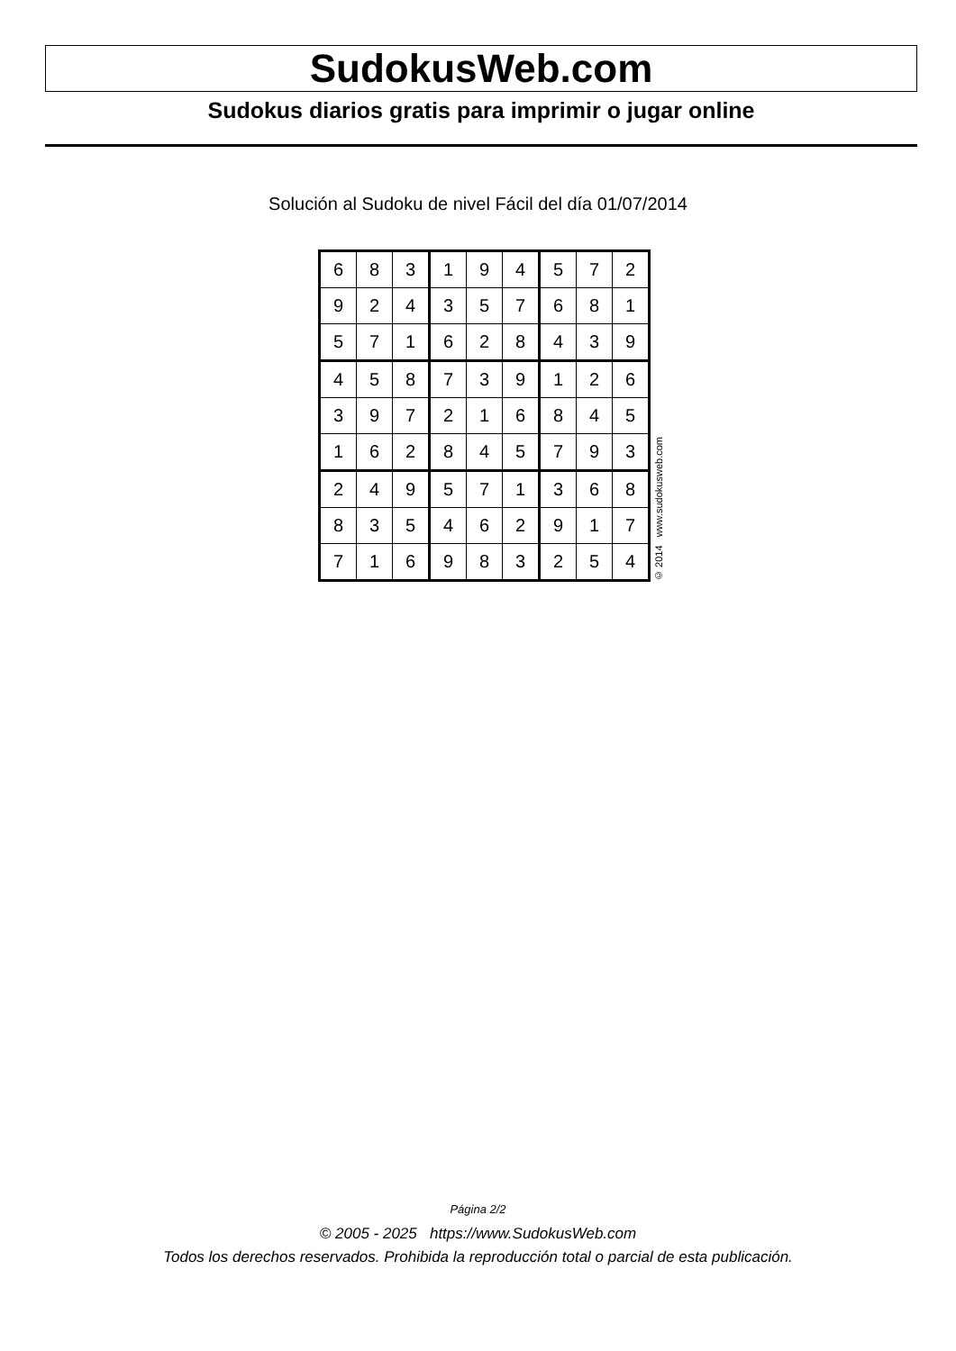SudokusWeb.com
Sudokus diarios gratis para imprimir o jugar online
Solución al Sudoku de nivel Fácil del día 01/07/2014
| 6 | 8 | 3 | 1 | 9 | 4 | 5 | 7 | 2 |
| 9 | 2 | 4 | 3 | 5 | 7 | 6 | 8 | 1 |
| 5 | 7 | 1 | 6 | 2 | 8 | 4 | 3 | 9 |
| 4 | 5 | 8 | 7 | 3 | 9 | 1 | 2 | 6 |
| 3 | 9 | 7 | 2 | 1 | 6 | 8 | 4 | 5 |
| 1 | 6 | 2 | 8 | 4 | 5 | 7 | 9 | 3 |
| 2 | 4 | 9 | 5 | 7 | 1 | 3 | 6 | 8 |
| 8 | 3 | 5 | 4 | 6 | 2 | 9 | 1 | 7 |
| 7 | 1 | 6 | 9 | 8 | 3 | 2 | 5 | 4 |
© 2014 www.sudokusweb.com
Página 2/2
© 2005 - 2025 https://www.SudokusWeb.com
Todos los derechos reservados. Prohibida la reproducción total o parcial de esta publicación.